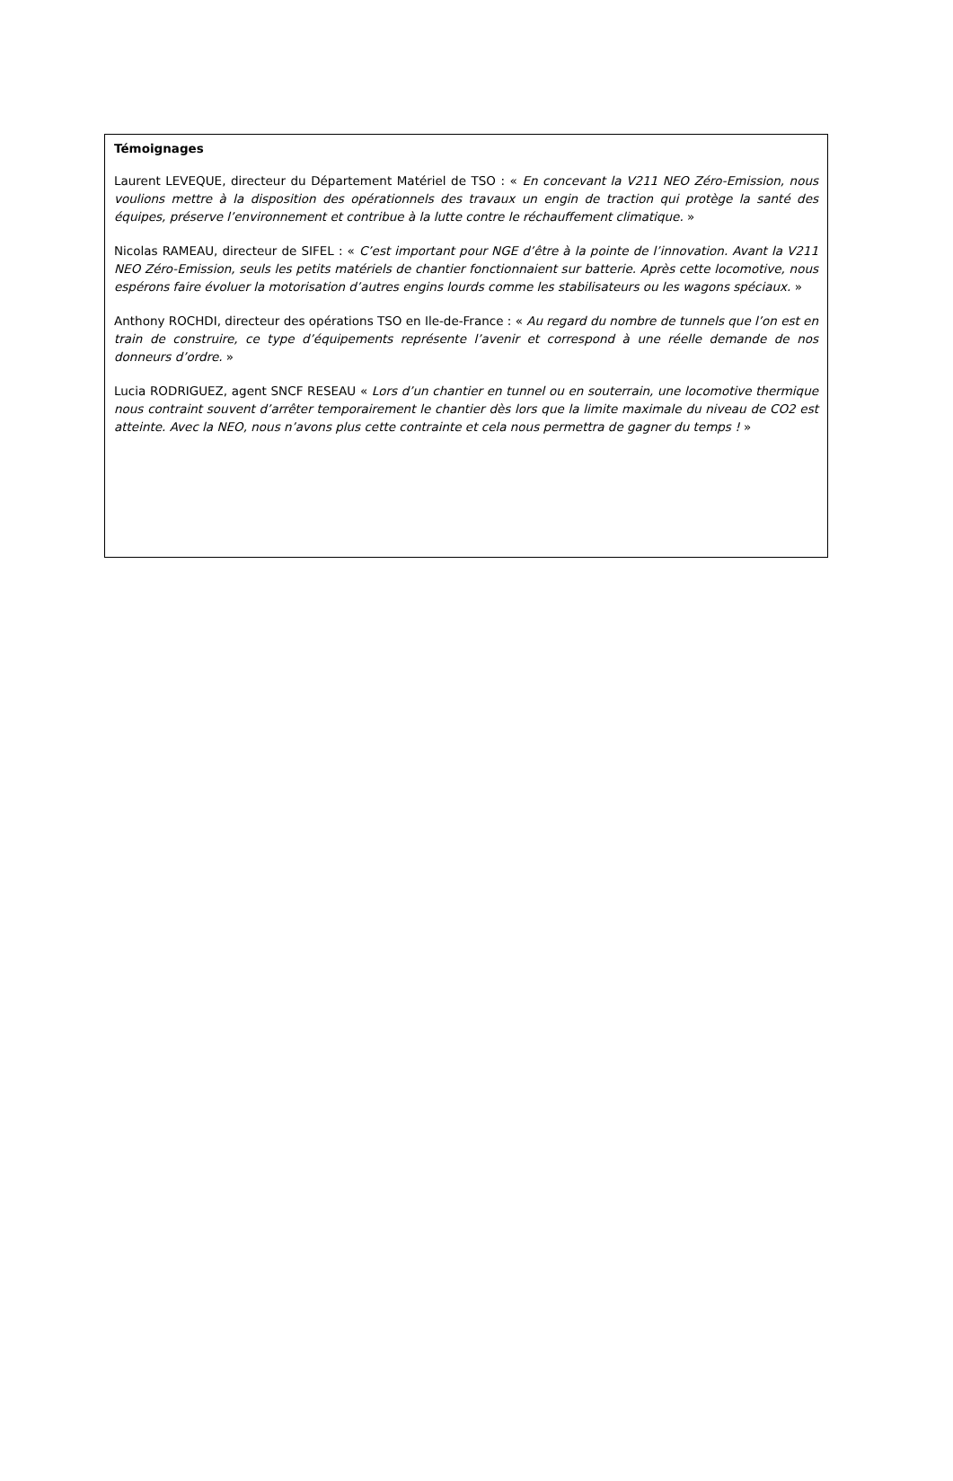Témoignages
Laurent LEVEQUE, directeur du Département Matériel de TSO : « En concevant la V211 NEO Zéro-Emission, nous voulions mettre à la disposition des opérationnels des travaux un engin de traction qui protège la santé des équipes, préserve l’environnement et contribue à la lutte contre le réchauffement climatique. »
Nicolas RAMEAU, directeur de SIFEL : « C’est important pour NGE d’être à la pointe de l’innovation. Avant la V211 NEO Zéro-Emission, seuls les petits matériels de chantier fonctionnaient sur batterie. Après cette locomotive, nous espérons faire évoluer la motorisation d’autres engins lourds comme les stabilisateurs ou les wagons spéciaux. »
Anthony ROCHDI, directeur des opérations TSO en Ile-de-France : « Au regard du nombre de tunnels que l’on est en train de construire, ce type d’équipements représente l’avenir et correspond à une réelle demande de nos donneurs d’ordre. »
Lucia RODRIGUEZ, agent SNCF RESEAU « Lors d’un chantier en tunnel ou en souterrain, une locomotive thermique nous contraint souvent d’arrêter temporairement le chantier dès lors que la limite maximale du niveau de CO2 est atteinte. Avec la NEO, nous n’avons plus cette contrainte et cela nous permettra de gagner du temps ! »